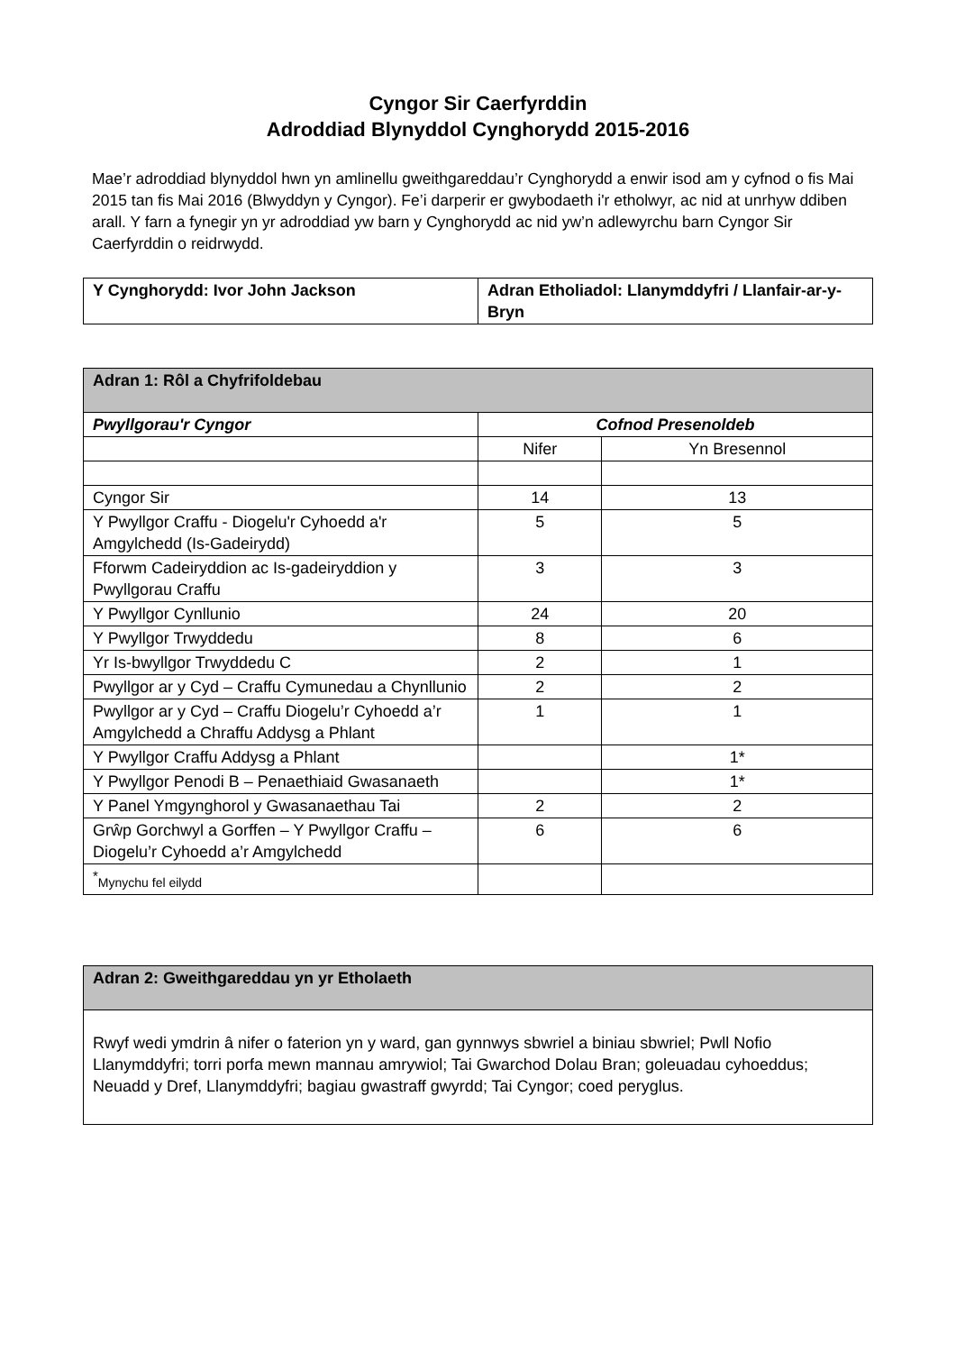Cyngor Sir Caerfyrddin
Adroddiad Blynyddol Cynghorydd 2015-2016
Mae’r adroddiad blynyddol hwn yn amlinellu gweithgareddau’r Cynghorydd a enwir isod am y cyfnod o fis Mai 2015 tan fis Mai 2016 (Blwyddyn y Cyngor). Fe’i darperir er gwybodaeth i'r etholwyr, ac nid at unrhyw ddiben arall. Y farn a fynegir yn yr adroddiad yw barn y Cynghorydd ac nid yw’n adlewyrchu barn Cyngor Sir Caerfyrddin o reidrwydd.
| Y Cynghorydd: Ivor John Jackson | Adran Etholiadol: Llanymddyfri / Llanfair-ar-y-Bryn |
| Adran 1: Rôl a Chyfrifoldebau | | |
| Pwyllgorau'r Cyngor | Cofnod Presenoldeb | |
| | Nifer | Yn Bresennol |
| Cyngor Sir | 14 | 13 |
| Y Pwyllgor Craffu - Diogelu'r Cyhoedd a'r Amgylchedd (Is-Gadeirydd) | 5 | 5 |
| Fforwm Cadeiryddion ac Is-gadeiryddion y Pwyllgorau Craffu | 3 | 3 |
| Y Pwyllgor Cynllunio | 24 | 20 |
| Y Pwyllgor Trwyddedu | 8 | 6 |
| Yr Is-bwyllgor Trwyddedu C | 2 | 1 |
| Pwyllgor ar y Cyd – Craffu Cymunedau a Chynllunio | 2 | 2 |
| Pwyllgor ar y Cyd – Craffu Diogelu’r Cyhoedd a’r Amgylchedd a Chraffu Addysg a Phlant | 1 | 1 |
| Y Pwyllgor Craffu Addysg a Phlant | | 1* |
| Y Pwyllgor Penodi B – Penaethiaid Gwasanaeth | | 1* |
| Y Panel Ymgynghorol y Gwasanaethau Tai | 2 | 2 |
| Grŵp Gorchwyl a Gorffen – Y Pwyllgor Craffu – Diogelu’r Cyhoedd a’r Amgylchedd | 6 | 6 |
| <sup>*</sup> Mynychu fel eilydd | | |
| Adran 2: Gweithgareddau yn yr Etholaeth |
| Rwyf wedi ymdrin â nifer o faterion yn y ward, gan gynnwys sbwriel a biniau sbwriel; Pwll Nofio Llanymddyfri; torri porfa mewn mannau amrywiol; Tai Gwarchod Dolau Bran; goleuadau cyhoeddus; Neuadd y Dref, Llanymddyfri; bagiau gwastraff gwyrdd; Tai Cyngor; coed peryglus. |